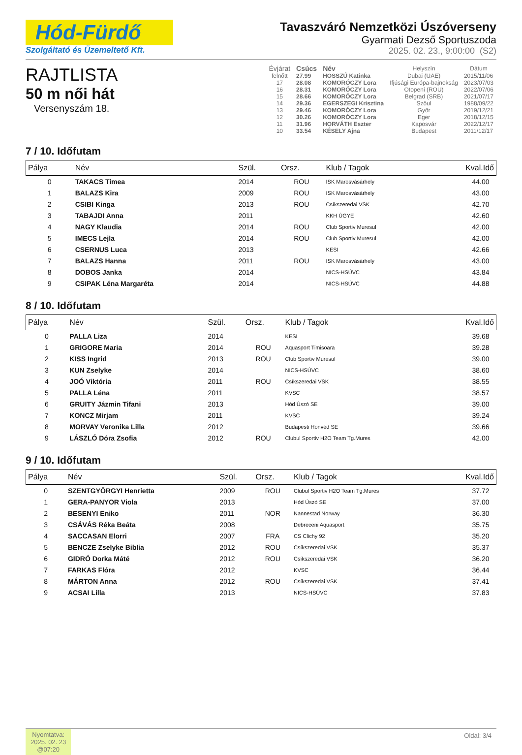Hód-Fürdő
Szolgáltató és Üzemeltető Kft.
Tavaszváró Nemzetközi Úszóverseny
Gyarmati Dezső Sportuszoda
2025. 02. 23., 9:00:00 (S2)
RAJTLISTA
50 m női hát
Versenyszám 18.
| Évjárat | Csúcs | Név | Helyszín | Dátum |
| --- | --- | --- | --- | --- |
| felnőtt | 27.99 | HOSSZÚ Katinka | Dubai (UAE) | 2015/11/06 |
| 17 | 28.08 | KOMORÓCZY Lora | Ifjúsági Európa-bajnokság | 2023/07/03 |
| 16 | 28.31 | KOMORÓCZY Lora | Otopeni (ROU) | 2022/07/06 |
| 15 | 28.66 | KOMORÓCZY Lora | Belgrad (SRB) | 2021/07/17 |
| 14 | 29.36 | EGERSZEGI Krisztina | Szöul | 1988/09/22 |
| 13 | 29.46 | KOMORÓCZY Lora | Győr | 2019/12/21 |
| 12 | 30.26 | KOMORÓCZY Lora | Eger | 2018/12/15 |
| 11 | 31.96 | HORVÁTH Eszter | Kaposvár | 2022/12/17 |
| 10 | 33.54 | KÉSELY Ajna | Budapest | 2011/12/17 |
7 / 10. Időfutam
| Pálya | Név | Szül. | Orsz. | Klub / Tagok | Kval.Idő |
| --- | --- | --- | --- | --- | --- |
| 0 | TAKACS Timea | 2014 | ROU | ISK Marosvásárhely | 44.00 |
| 1 | BALAZS Kira | 2009 | ROU | ISK Marosvásárhely | 43.00 |
| 2 | CSIBI Kinga | 2013 | ROU | Csíkszeredai VSK | 42.70 |
| 3 | TABAJDI Anna | 2011 | | KKH ÚGYE | 42.60 |
| 4 | NAGY Klaudia | 2014 | ROU | Club Sportiv Muresul | 42.00 |
| 5 | IMECS Lejla | 2014 | ROU | Club Sportiv Muresul | 42.00 |
| 6 | CSERNUS Luca | 2013 | | KESI | 42.66 |
| 7 | BALAZS Hanna | 2011 | ROU | ISK Marosvásárhely | 43.00 |
| 8 | DOBOS Janka | 2014 | | NICS-HSÚVC | 43.84 |
| 9 | CSIPAK Léna Margaréta | 2014 | | NICS-HSÚVC | 44.88 |
8 / 10. Időfutam
| Pálya | Név | Szül. | Orsz. | Klub / Tagok | Kval.Idő |
| --- | --- | --- | --- | --- | --- |
| 0 | PALLA Liza | 2014 | | KESI | 39.68 |
| 1 | GRIGORE Maria | 2014 | ROU | Aquasport Timisoara | 39.28 |
| 2 | KISS Ingrid | 2013 | ROU | Club Sportiv Muresul | 39.00 |
| 3 | KUN Zselyke | 2014 | | NICS-HSÚVC | 38.60 |
| 4 | JOÓ Viktória | 2011 | ROU | Csíkszeredai VSK | 38.55 |
| 5 | PALLA Léna | 2011 | | KVSC | 38.57 |
| 6 | GRUITY Jázmin Tifani | 2013 | | Hód Úszó SE | 39.00 |
| 7 | KONCZ Mirjam | 2011 | | KVSC | 39.24 |
| 8 | MORVAY Veronika Lilla | 2012 | | Budapesti Honvéd SE | 39.66 |
| 9 | LÁSZLÓ Dóra Zsofia | 2012 | ROU | Clubul Sportiv H2O Team Tg.Mures | 42.00 |
9 / 10. Időfutam
| Pálya | Név | Szül. | Orsz. | Klub / Tagok | Kval.Idő |
| --- | --- | --- | --- | --- | --- |
| 0 | SZENTGYÖRGYI Henrietta | 2009 | ROU | Clubul Sportiv H2O Team Tg.Mures | 37.72 |
| 1 | GERA-PANYOR Viola | 2013 | | Hód Úszó SE | 37.00 |
| 2 | BESENYI Eniko | 2011 | NOR | Nannestad Norway | 36.30 |
| 3 | CSÁVÁS Réka Beáta | 2008 | | Debreceni Aquasport | 35.75 |
| 4 | SACCASAN Elorri | 2007 | FRA | CS Clichy 92 | 35.20 |
| 5 | BENCZE Zselyke Biblia | 2012 | ROU | Csíkszeredai VSK | 35.37 |
| 6 | GIDRÓ Dorka Máté | 2012 | ROU | Csíkszeredai VSK | 36.20 |
| 7 | FARKAS Flóra | 2012 | | KVSC | 36.44 |
| 8 | MÁRTON Anna | 2012 | ROU | Csíkszeredai VSK | 37.41 |
| 9 | ACSAI Lilla | 2013 | | NICS-HSÚVC | 37.83 |
Nyomtatva:
2025. 02. 23
@07:20
Oldal: 3/4